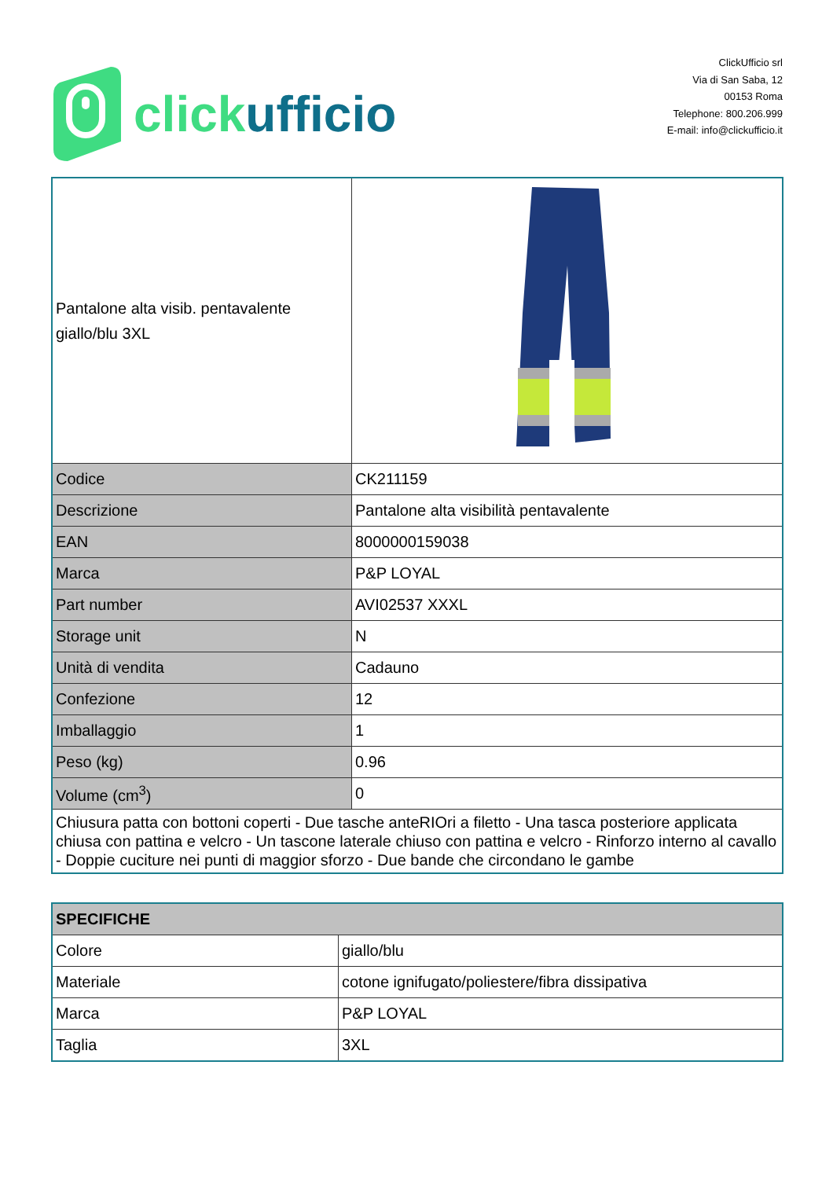click ufficio
ClickUfficio srl
Via di San Saba, 12
00153 Roma
Telephone: 800.206.999
E-mail: info@clickufficio.it
| Pantalone alta visib. pentavalente giallo/blu 3XL | |
| Codice | CK211159 |
| Descrizione | Pantalone alta visibilità pentavalente |
| EAN | 8000000159038 |
| Marca | P&P LOYAL |
| Part number | AVI02537 XXXL |
| Storage unit | N |
| Unità di vendita | Cadauno |
| Confezione | 12 |
| Imballaggio | 1 |
| Peso (kg) | 0.96 |
| Volume (cm<sup>3</sup>) | 0 |
| Chiusura patta con bottoni coperti - Due tasche anteRIOri a filetto - Una tasca posteriore applicata chiusa con pattina e velcro - Un tascone laterale chiuso con pattina e velcro - Rinforzo interno al cavallo - Doppie cuciture nei punti di maggior sforzo - Due bande che circondano le gambe | |
| SPECIFICHE | |
| --- | --- |
| Colore | giallo/blu |
| Materiale | cotone ignifugato/poliestere/fibra dissipativa |
| Marca | P&P LOYAL |
| Taglia | 3XL |